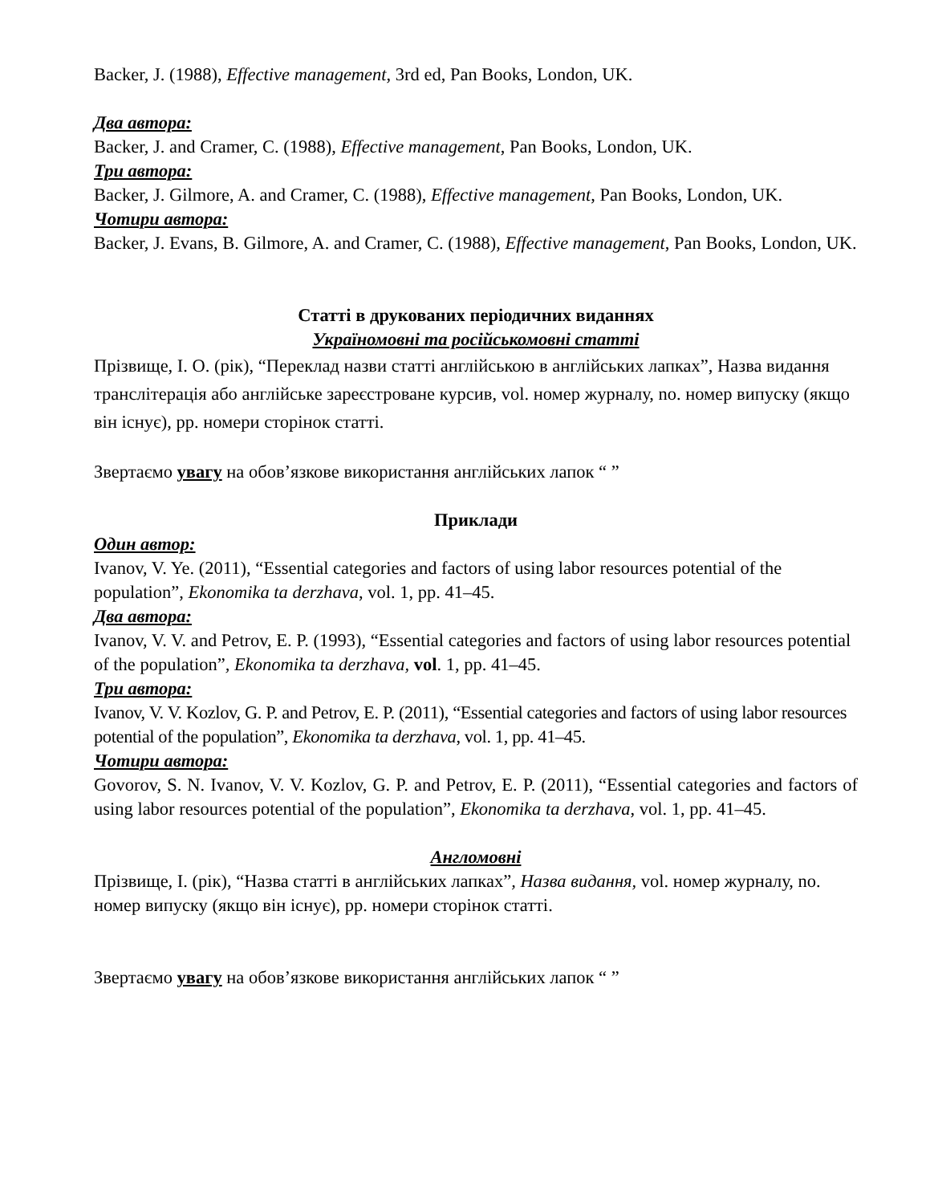Backer, J. (1988), Effective management, 3rd ed, Pan Books, London, UK.
Два автора:
Backer, J. and Cramer, C. (1988), Effective management, Pan Books, London, UK.
Три автора:
Backer, J. Gilmore, A. and Cramer, C. (1988), Effective management, Pan Books, London, UK.
Чотири автора:
Backer, J. Evans, B. Gilmore, A. and Cramer, C. (1988), Effective management, Pan Books, London, UK.
Статті в друкованих періодичних виданнях
Україномовні та російськомовні статті
Прізвище, І. О. (рік), “Переклад назви статті англійською в англійських лапках”, Назва видання транслітерація або англійське зареєстроване курсив, vol. номер журналу, no. номер випуску (якщо він існує), pp. номери сторінок статті.
Звертаємо увагу на обов’язкове використання англійських лапок “ ”
Приклади
Один автор:
Ivanov, V. Ye. (2011), “Essential categories and factors of using labor resources potential of the population”, Ekonomika ta derzhava, vol. 1, pp. 41–45.
Два автора:
Ivanov, V. V. and Petrov, E. P. (1993), “Essential categories and factors of using labor resources potential of the population”, Ekonomika ta derzhava, vol. 1, pp. 41–45.
Три автора:
Ivanov, V. V. Kozlov, G. P. and Petrov, E. P. (2011), “Essential categories and factors of using labor resources potential of the population”, Ekonomika ta derzhava, vol. 1, pp. 41–45.
Чотири автора:
Govorov, S. N. Ivanov, V. V. Kozlov, G. P. and Petrov, E. P. (2011), “Essential categories and factors of using labor resources potential of the population”, Ekonomika ta derzhava, vol. 1, pp. 41–45.
Англомовні
Прізвище, І. (рік), “Назва статті в англійських лапках”, Назва видання, vol. номер журналу, no. номер випуску (якщо він існує), pp. номери сторінок статті.
Звертаємо увагу на обов’язкове використання англійських лапок “ ”